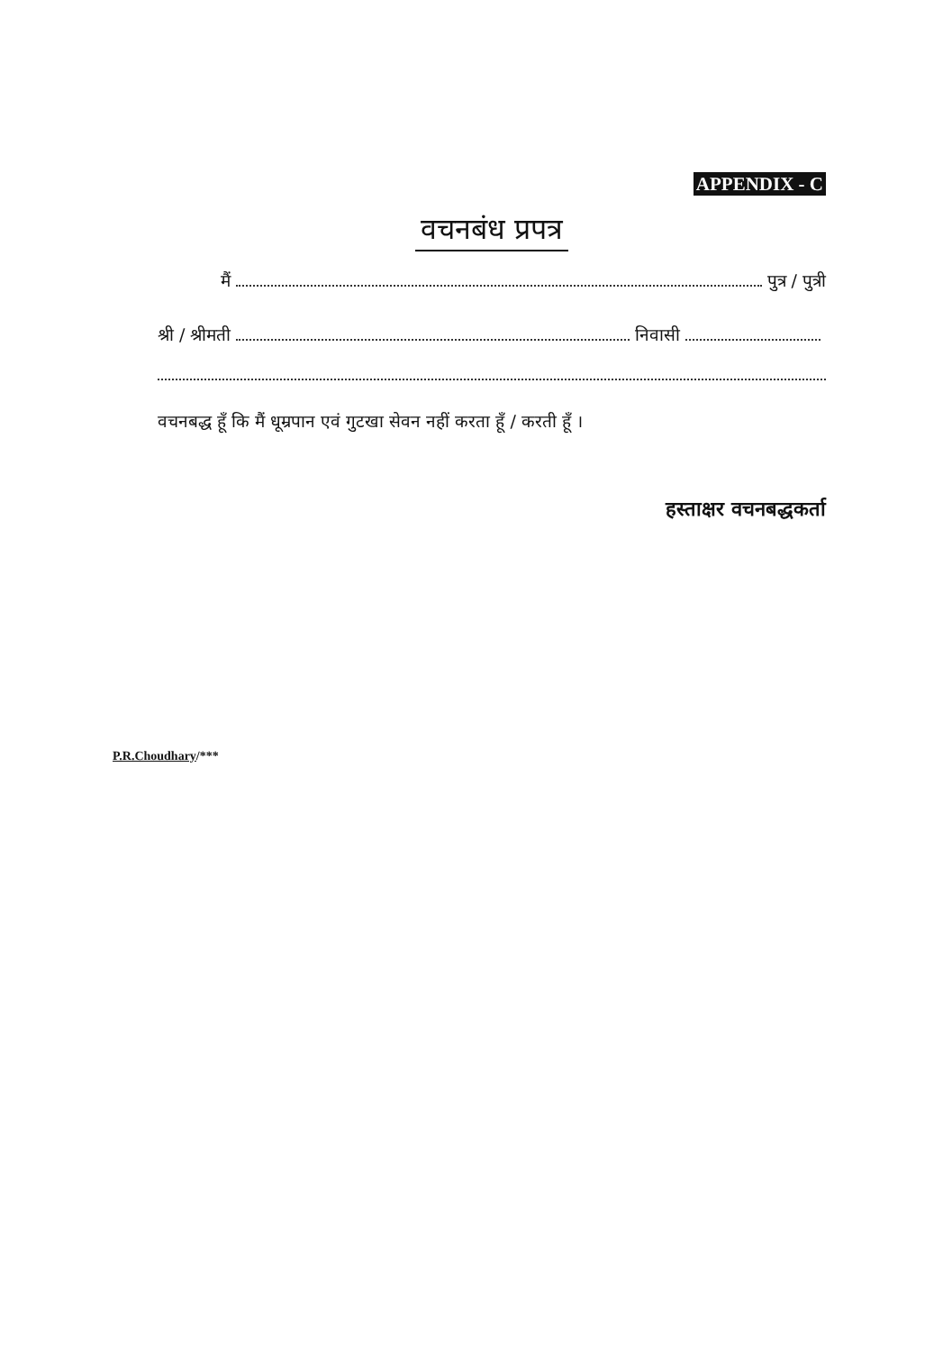APPENDIX - C
वचनबंध प्रपत्र
मैं पुत्र / पुत्री
श्री / श्रीमती निवासी
वचनबद्ध हूँ कि मैं धूम्रपान एवं गुटखा सेवन नहीं करता हूँ / करती हूँ ।
हस्ताक्षर वचनबद्धकर्ता
P.R.Choudhary/***